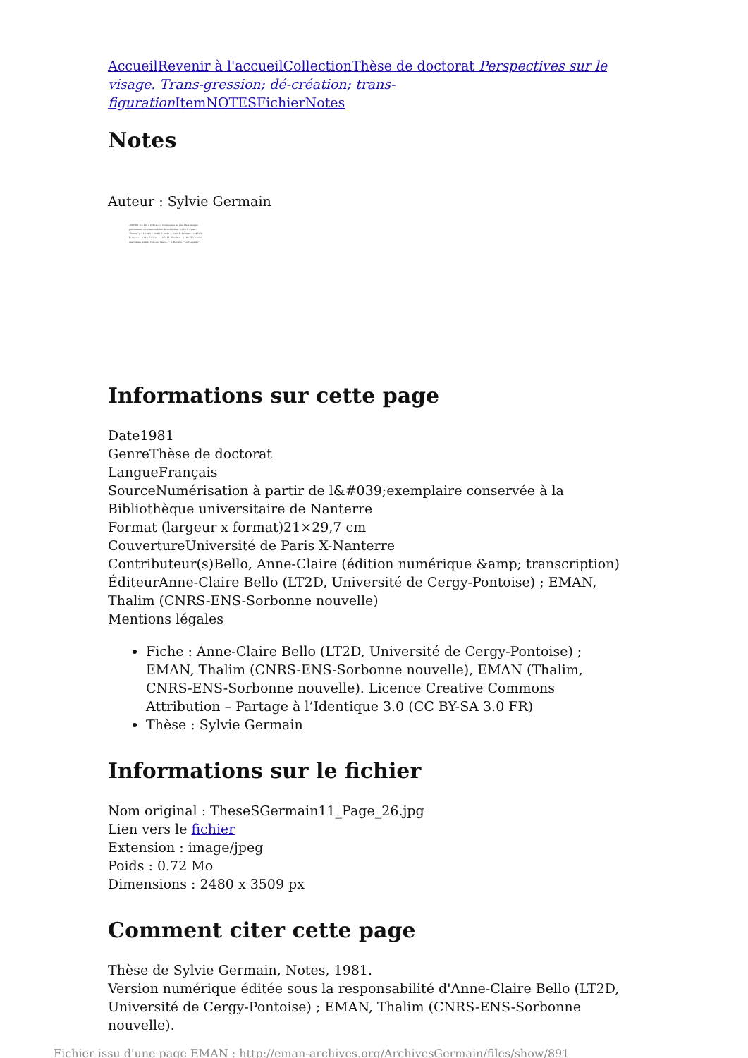Accueil Revenir à l'accueil Collection Thèse de doctorat Perspectives sur le visage. Trans-gression; dé-création; trans-figuration Item NOTES Fichier Notes
Notes
Auteur : Sylvie Germain
- NOTES - (p.131 à 168) mort: l'obéissance au plus Haut signifie précisément cette impossibilité de se dérober... (139) P. Celan - "Strette" p.31. (140) ... (141) E. Jabès ... (142) E. Lévinas ... (143) G. Bernanos ... (144) P. Celan ... (145) M. Blanchot ... (146) "Un homme, une femme, attirés l'un vers l'autre..." G. Bataille - "Le Coupable"
Informations sur cette page
Date1981
GenreThèse de doctorat
LangueFrançais
SourceNumérisation à partir de l&#039;exemplaire conservée à la Bibliothèque universitaire de Nanterre
Format (largeur x format)21×29,7 cm
CouvertureUniversité de Paris X-Nanterre
Contributeur(s)Bello, Anne-Claire (édition numérique &amp; transcription)
ÉditeurAnne-Claire Bello (LT2D, Université de Cergy-Pontoise) ; EMAN, Thalim (CNRS-ENS-Sorbonne nouvelle)
Mentions légales
Fiche : Anne-Claire Bello (LT2D, Université de Cergy-Pontoise) ; EMAN, Thalim (CNRS-ENS-Sorbonne nouvelle), EMAN (Thalim, CNRS-ENS-Sorbonne nouvelle). Licence Creative Commons Attribution – Partage à l’Identique 3.0 (CC BY-SA 3.0 FR)
Thèse : Sylvie Germain
Informations sur le fichier
Nom original : TheseSGermain11_Page_26.jpg
Lien vers le fichier
Extension : image/jpeg
Poids : 0.72 Mo
Dimensions : 2480 x 3509 px
Comment citer cette page
Thèse de Sylvie Germain, Notes, 1981.
Version numérique éditée sous la responsabilité d'Anne-Claire Bello (LT2D, Université de Cergy-Pontoise) ; EMAN, Thalim (CNRS-ENS-Sorbonne nouvelle).
Fichier issu d'une page EMAN : http://eman-archives.org/ArchivesGermain/files/show/891